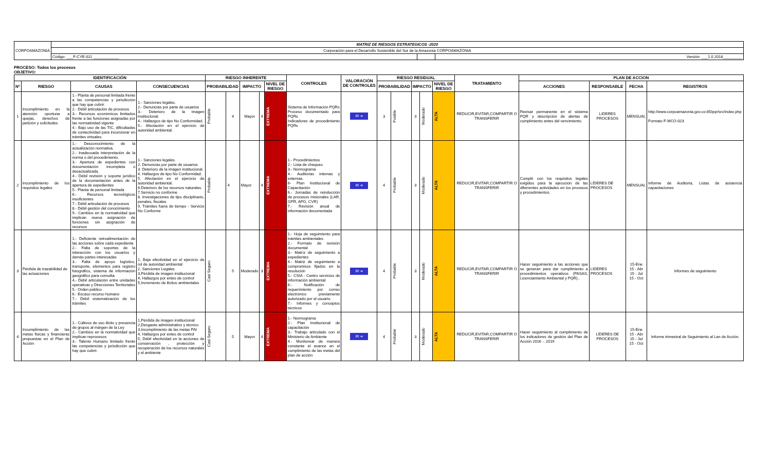| CORPOAMAZONIA | MATRIZ DE RIESGOS ESTRATEGICOS -2020 | | |
| | Corporación para el Desarrollo Sostenible del Sur de la Amazonia CORPOAMAZONIA | | |
| | Código: ___F-CYE-011 ____________ | | Versión: ___1.0 2018_________ |
PROCESO: Todos los procesos
OBJETIVO:
| IDENTIFICACIÓN | | | | RIESGO INHERENTE | | | | | CONTROLES | VALORACIÓN DE CONTROLES | RIESGO RESIDUAL | | | | | TRATAMIENTO | PLAN DE ACCION | | | |
| --- | --- | --- | --- | --- | --- | --- | --- | --- | --- | --- | --- | --- | --- | --- | --- | --- | --- | --- | --- | --- |
| Nº | RIESGO | CAUSAS | CONSECUENCIAS | PROBABILIDAD | | IMPACTO | | NIVEL DE RIESGO | | | PROBABILIDAD | | IMPACTO | | NIVEL DE RIESGO | | ACCIONES | RESPONSABLE | FECHA | REGISTROS |
| 1 | Incumplimiento en la atención oportuna a quejas, derechos de petición y solicitudes | 1.- Planta de personal limitada frente a las competencias y jurisdicción que hay que cubrir. 2.- Débil articulación de procesos 3.- Recursos económicos limitados frente a las funciones asignadas por las normatividad vigente 4.- Bajo uso de las TIC, dificultades de contectividad para incursionar en trámites virtuales. | 1.- Sanciones legales. 2.- Denuncias por parte de usuarios 3.- Deterioro de la imagen institucional. 4.- Hallazgos de tipo No Conformidad. 5.- Afectación en el ejercicio de autoridad ambiental. | Probable | 4 | Mayor | 4 | EXTREMA | Sistema de Información PQRs Proceso documentado para PQRs Indicadores de procedimiento PQRs | IR ➜ | 3 | Posible | 3 | Moderado | ALTA | REDUCIR,EVITAR,COMPARTIR O TRANSFERIR | Revisar permanente en el sistema PQR y descripción de alertas de cumplimiento antes del vencimiento. | LIDERES PROCESOS | MENSUAL | http://www.corpoamazonia.gov.co:85/pqr/src/index.php Formato F-MCO-023 |
| 2 | Incumplimiento de los requisitos legales | 1.- Desconocimiento de la actualización normativa. 2.- Inadecuada interpretación de la norma o del procedimiento. 3.- Apertura de expedientes con documentación incompleta o desactualizada. 4.- Débil revisión y soporte jurídico de la documentación antes de la apertura de expedientes 5.- Planta de personal limitada 6.- Recursos tecnológicos insuficientes 7.- Débil articulación de procesos 8.- Débil gestión del conocimiento 9.- Cambios en la normatividad que implican nueva asignación de funciones sin asignación de recursos | 1.- Sanciones legales. 2. Denuncias por parte de usuarios 3. Deterioro de la imagen institucional. 4. Hallazgos de tipo No Conformidad. 5. Afectación en el ejercicio de autoridad ambiental. 6.Deterioro de los recursos naturales. 7.Servicio no conforme 8. Investigaciones de tipo disciplinario, penales, fiscales 9, Trámites fuera de tiempo - Servicio No Conforme | Probable | 4 | Mayor | 4 | EXTREMA | 1.- Procedimientos 2.- Lista de chequeo 3.- Normograma 4.- Auditorias internas y externas. 6- Plan Institucional de Capacitación 6.- Jornadas de reinducción de procesos misionales (LAR, GPR, APG, CVR) 7.- Revisión anual de información documentada | IR ➜ | 4 | Probable | 3 | Moderado | ALTA | REDUCIR,EVITAR,COMPARTIR O TRANSFERIR | Cumplir con los requisitos legales exigidos para la ejecución de las diferrentes actividades en los procesos y procedimientos. | LÍDERES DE PROCESOS | MENSUAL | Informe de Auditoria, Listas de asistencia capacitaciones |
| 3 | Pérdida de trazabilidad de las actuaciones | 1.- Deficiente retroalimentación de las acciones sobre cada expediente 2.- Falta de soportes de la interacción con los usuarios y demás partes interesadas 3.- Falta de apoyo logístico, transporte, elementos para registro fotográfico, sistema de información geográfico para consulta. 4.- Débil articulación entre unidades operativas y Direcciones Territoriales 5.- Orden público 6.- Escaso recurso humano 7.- Débil sistematización de los trámites | 1, Baja efectividad en el ejercicio de rol de autoridad ambiental 2, Sanciones Legales 3,Pérdida de imagen institucional 4, Hallazgos por entes de control 5,Incremento de ilicitos ambientales | Casi Seguro | 5 | Moderado | 3 | EXTREMA | 1.- Hoja de seguimiento para trámites ambientales 2.- Formato de revisión documental 3.- Matríz de seguimiento a expedientes 4.- Matriz de seguimiento a compromisos fijados en la resolución 5.- CSIA - Centro servicios de información ambiental 6.- Notificación de requerimiento por correo electrónico previamente autorizado por el usuario. 7.- Informes y conceptos técnicos | IR ➜ | 4 | Probable | 3 | Moderado | ALTA | REDUCIR,EVITAR,COMPARTIR O TRANSFERIR | Hacer seguimiento a las acciones que se generan para dar cumplimiento a procedimientos operativos (PASAS, Licenciamiento Ambiental y PQR).. | LIDERES PROCESOS | 15-Ene 15 - Abr 15 - Jul 15 - Oct | Informes de seguimiento |
| 4 | Incumplimiento de las metas fisicas y financieras propuestas en el Plan de Acción | 1.- Cultivos de uso ilicito y presencia de grupos al márgen de la Ley 2.- Cambios en la normatividad que implican reprocesos 3.- Talento Humano limitado frente las competencias y jurisdicción que hay que cubrir. | 1,Pérdida de imagen institucional 2,Desgaste administrativo y técnico 3,Incumplimiento de las metas PAI 4, Hallazgos por entes de control 5, Débil efectividad en la acciones de conservación , protección y recuperación de los recursos naturales y el ambiente | Casi Seguro | 5 | Mayor | 4 | EXTREMA | 1.- Normograma 2.- Plan Institucional de capacitación 3.- Trabajo articulado con el Ministerio de Ambiente 4.- Monitorear de manera constante el avance en el cumplimiento de las metas del plan de acción | IR ➜ | 4 | Probable | 3 | Moderado | ALTA | REDUCIR,EVITAR,COMPARTIR O TRANSFERIR | Hacer seguimiento al cumplimiento de los indicadores de gestión del Plan de Acción 2016 -. 2019 | LÍDERES DE PROCESOS | 15-Ene 15 - Abr 15 - Jul 15 - Oct | Informe trimestral de Seguimiento al Lan de Acción. |